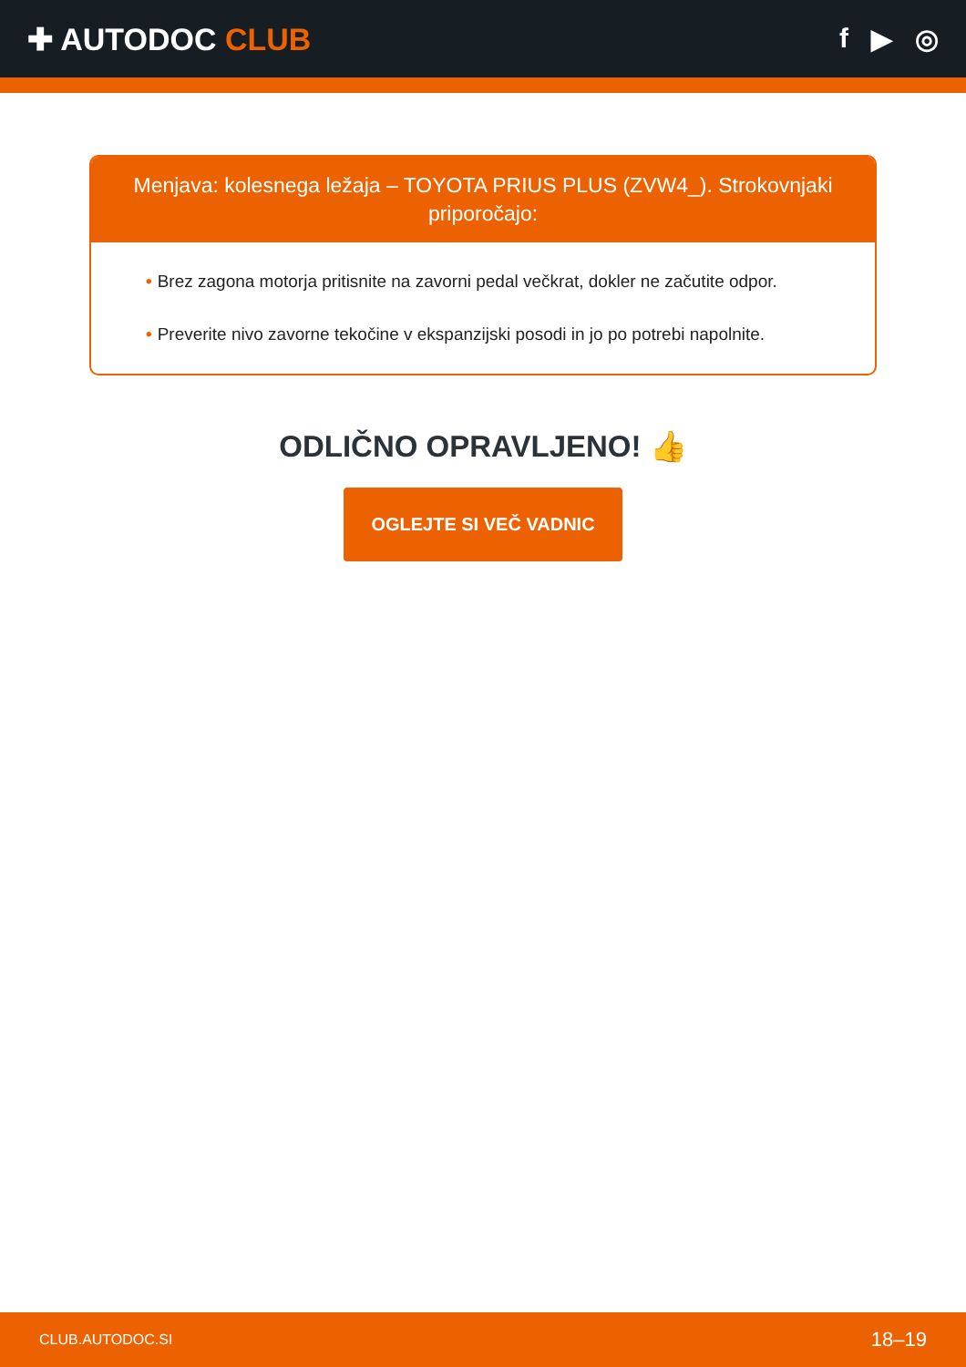✚ AUTODOC CLUB f ▶ ◎
Menjava: kolesnega ležaja – TOYOTA PRIUS PLUS (ZVW4_). Strokovnjaki priporočajo:
• Brez zagona motorja pritisnite na zavorni pedal večkrat, dokler ne začutite odpor.
• Preverite nivo zavorne tekočine v ekspanzijski posodi in jo po potrebi napolnite.
ODLIČNO OPRAVLJENO! 👍
OGLEJTE SI VEČ VADNIC
CLUB.AUTODOC.SI 18–19